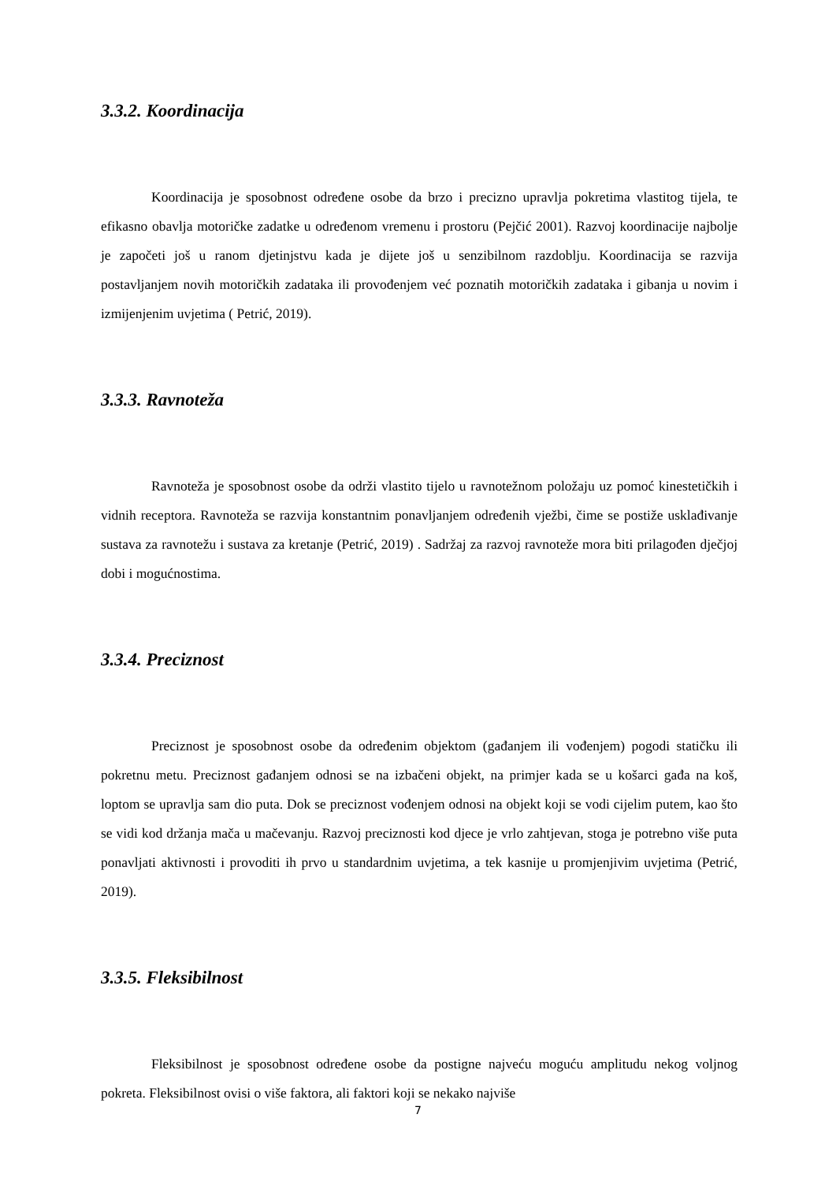3.3.2. Koordinacija
Koordinacija je sposobnost određene osobe da brzo i precizno upravlja pokretima vlastitog tijela, te efikasno obavlja motoričke zadatke u određenom vremenu i prostoru (Pejčić 2001). Razvoj koordinacije najbolje je započeti još u ranom djetinjstvu kada je dijete još u senzibilnom razdoblju. Koordinacija se razvija postavljanjem novih motoričkih zadataka ili provođenjem već poznatih motoričkih zadataka i gibanja u novim i izmijenjenim uvjetima ( Petrić, 2019).
3.3.3. Ravnoteža
Ravnoteža je sposobnost osobe da održi vlastito tijelo u ravnotežnom položaju uz pomoć kinestetičkih i vidnih receptora. Ravnoteža se razvija konstantnim ponavljanjem određenih vježbi, čime se postiže usklađivanje sustava za ravnotežu i sustava za kretanje (Petrić, 2019) . Sadržaj za razvoj ravnoteže mora biti prilagođen dječjoj dobi i mogućnostima.
3.3.4. Preciznost
Preciznost je sposobnost osobe da određenim objektom (gađanjem ili vođenjem) pogodi statičku ili pokretnu metu. Preciznost gađanjem odnosi se na izbačeni objekt, na primjer kada se u košarci gađa na koš, loptom se upravlja sam dio puta. Dok se preciznost vođenjem odnosi na objekt koji se vodi cijelim putem, kao što se vidi kod držanja mača u mačevanju. Razvoj preciznosti kod djece je vrlo zahtjevan, stoga je potrebno više puta ponavljati aktivnosti i provoditi ih prvo u standardnim uvjetima, a tek kasnije u promjenjivim uvjetima (Petrić, 2019).
3.3.5. Fleksibilnost
Fleksibilnost je sposobnost određene osobe da postigne najveću moguću amplitudu nekog voljnog pokreta. Fleksibilnost ovisi o više faktora, ali faktori koji se nekako najviše
7